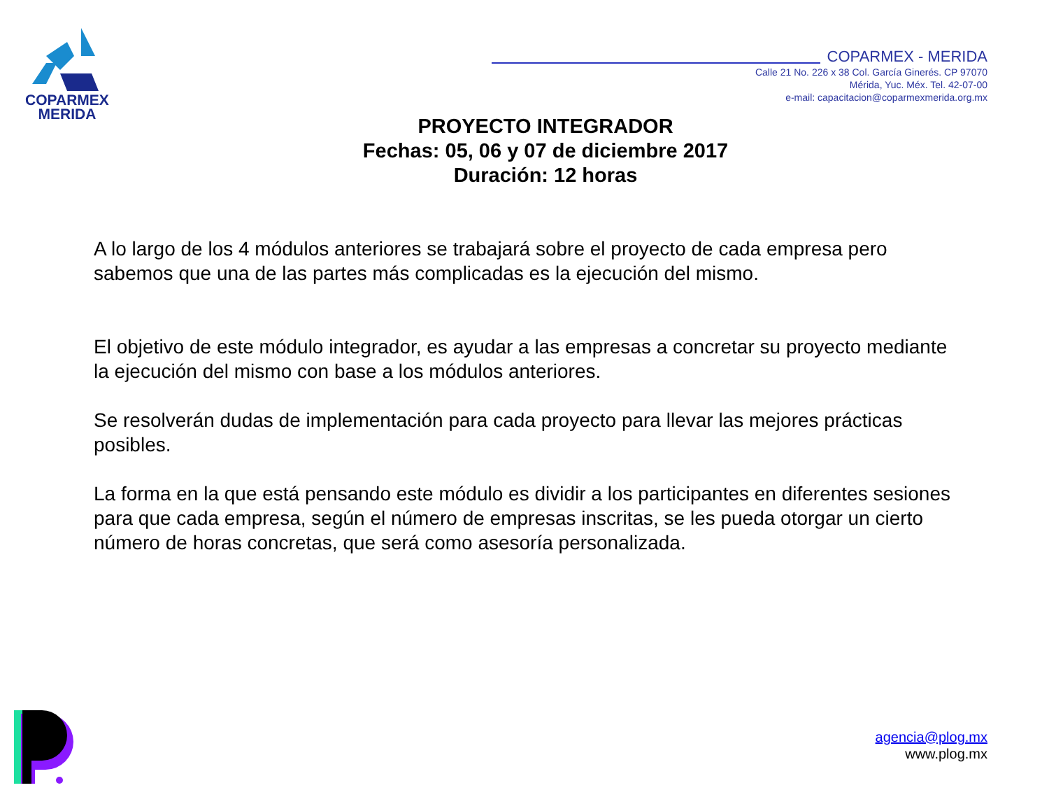COPARMEX
MERIDA
COPARMEX - MERIDA
Calle 21 No. 226 x 38 Col. García Ginerés. CP 97070
Mérida, Yuc. Méx. Tel. 42-07-00
e-mail: capacitacion@coparmexmerida.org.mx
PROYECTO INTEGRADOR
Fechas: 05, 06 y 07 de diciembre 2017
Duración: 12 horas
A lo largo de los 4 módulos anteriores se trabajará sobre el proyecto de cada empresa pero sabemos que una de las partes más complicadas es la ejecución del mismo.
El objetivo de este módulo integrador, es ayudar a las empresas a concretar su proyecto mediante la ejecución del mismo con base a los módulos anteriores.
Se resolverán dudas de implementación para cada proyecto para llevar las mejores prácticas posibles.
La forma en la que está pensando este módulo es dividir a los participantes en diferentes sesiones para que cada empresa, según el número de empresas inscritas, se les pueda otorgar un cierto número de horas concretas, que será como asesoría personalizada.
agencia@plog.mx
www.plog.mx